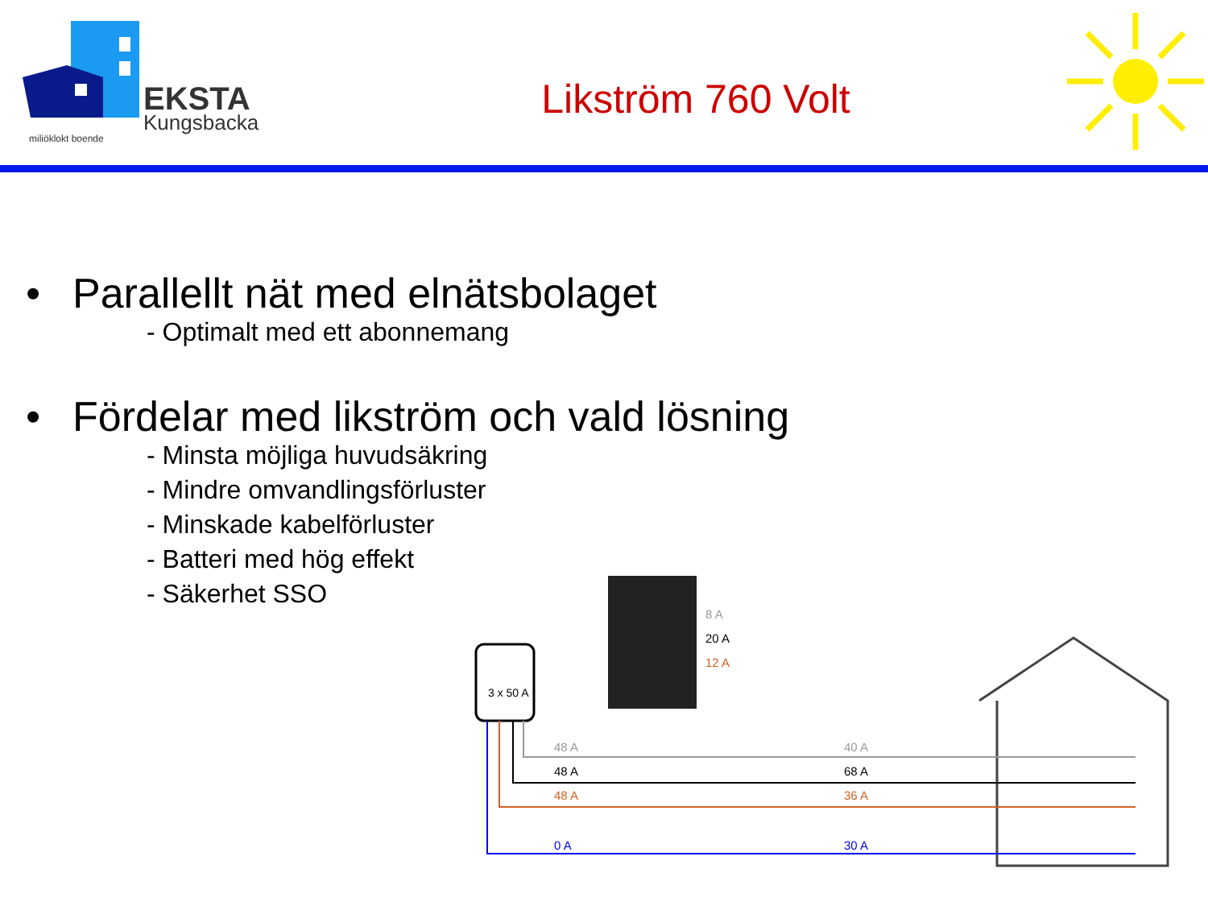EKSTA
Kungsbacka
miljöklokt boende
Likström 760 Volt
• Parallellt nät med elnätsbolaget
- Optimalt med ett abonnemang
• Fördelar med likström och vald lösning
- Minsta möjliga huvudsäkring
- Mindre omvandlingsförluster
- Minskade kabelförluster
- Batteri med hög effekt
- Säkerhet SSO
3 x 50 A
48 A
48 A
48 A
0 A
8 A
20 A
12 A
40 A
68 A
36 A
30 A